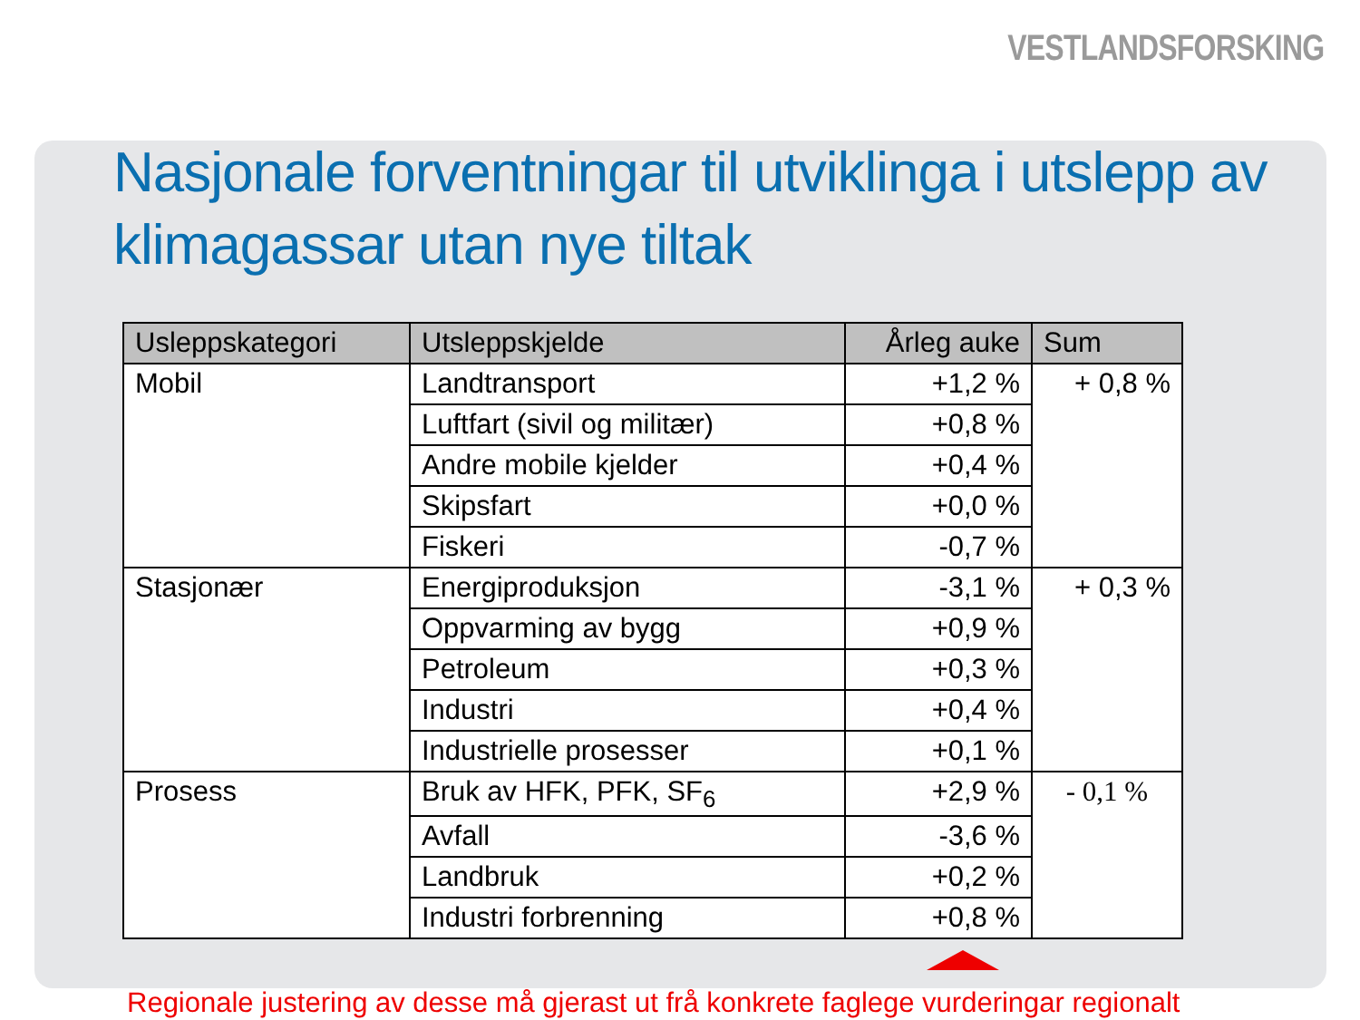VESTLANDSFORSKING
Nasjonale forventningar til utviklinga i utslepp av klimagassar utan nye tiltak
| Usleppskategori | Utsleppskjelde | Årleg auke | Sum |
| --- | --- | --- | --- |
| Mobil | Landtransport | +1,2 % | + 0,8 % |
| | Luftfart (sivil og militær) | +0,8 % | |
| | Andre mobile kjelder | +0,4 % | |
| | Skipsfart | +0,0 % | |
| | Fiskeri | -0,7 % | |
| Stasjonær | Energiproduksjon | -3,1 % | + 0,3 % |
| | Oppvarming av bygg | +0,9 % | |
| | Petroleum | +0,3 % | |
| | Industri | +0,4 % | |
| | Industrielle prosesser | +0,1 % | |
| Prosess | Bruk av HFK, PFK, SF<sub>6</sub> | +2,9 % | - 0,1 % |
| | Avfall | -3,6 % | |
| | Landbruk | +0,2 % | |
| | Industri forbrenning | +0,8 % | |
Regionale justering av desse må gjerast ut frå konkrete faglege vurderingar regionalt